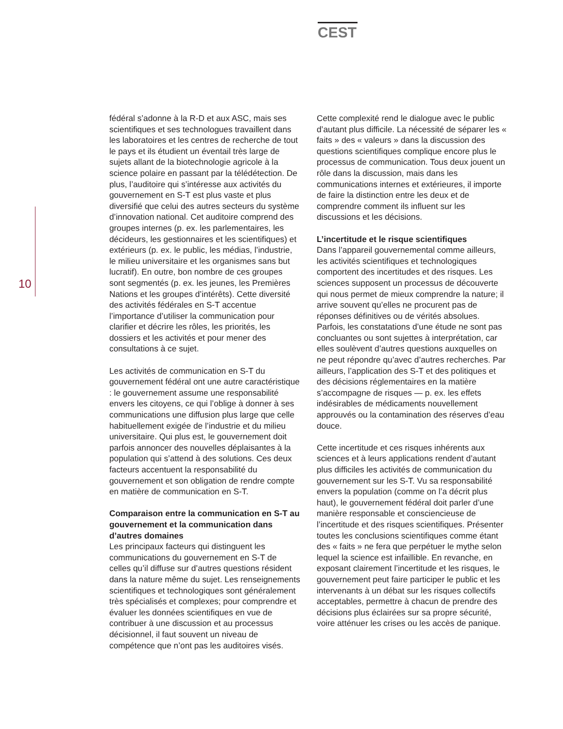CEST
10
fédéral s’adonne à la R-D et aux ASC, mais ses scientifiques et ses technologues travaillent dans les laboratoires et les centres de recherche de tout le pays et ils étudient un éventail très large de sujets allant de la biotechnologie agricole à la science polaire en passant par la télédétection. De plus, l’auditoire qui s’intéresse aux activités du gouvernement en S-T est plus vaste et plus diversifié que celui des autres secteurs du système d’innovation national. Cet auditoire comprend des groupes internes (p. ex. les parlementaires, les décideurs, les gestionnaires et les scientifiques) et extérieurs (p. ex. le public, les médias, l’industrie, le milieu universitaire et les organismes sans but lucratif). En outre, bon nombre de ces groupes sont segmentés (p. ex. les jeunes, les Premières Nations et les groupes d’intérêts). Cette diversité des activités fédérales en S-T accentue l’importance d’utiliser la communication pour clarifier et décrire les rôles, les priorités, les dossiers et les activités et pour mener des consultations à ce sujet.
Les activités de communication en S-T du gouvernement fédéral ont une autre caractéristique : le gouvernement assume une responsabilité envers les citoyens, ce qui l’oblige à donner à ses communications une diffusion plus large que celle habituellement exigée de l’industrie et du milieu universitaire. Qui plus est, le gouvernement doit parfois annoncer des nouvelles déplaisantes à la population qui s’attend à des solutions. Ces deux facteurs accentuent la responsabilité du gouvernement et son obligation de rendre compte en matière de communication en S-T.
Comparaison entre la communication en S-T au gouvernement et la communication dans d’autres domaines
Les principaux facteurs qui distinguent les communications du gouvernement en S-T de celles qu’il diffuse sur d’autres questions résident dans la nature même du sujet. Les renseignements scientifiques et technologiques sont généralement très spécialisés et complexes; pour comprendre et évaluer les données scientifiques en vue de contribuer à une discussion et au processus décisionnel, il faut souvent un niveau de compétence que n’ont pas les auditoires visés.
Cette complexité rend le dialogue avec le public d’autant plus difficile. La nécessité de séparer les « faits » des « valeurs » dans la discussion des questions scientifiques complique encore plus le processus de communication. Tous deux jouent un rôle dans la discussion, mais dans les communications internes et extérieures, il importe de faire la distinction entre les deux et de comprendre comment ils influent sur les discussions et les décisions.
L’incertitude et le risque scientifiques
Dans l’appareil gouvernemental comme ailleurs, les activités scientifiques et technologiques comportent des incertitudes et des risques. Les sciences supposent un processus de découverte qui nous permet de mieux comprendre la nature; il arrive souvent qu’elles ne procurent pas de réponses définitives ou de vérités absolues. Parfois, les constatations d’une étude ne sont pas concluantes ou sont sujettes à interprétation, car elles soulèvent d’autres questions auxquelles on ne peut répondre qu’avec d’autres recherches. Par ailleurs, l’application des S-T et des politiques et des décisions réglementaires en la matière s’accompagne de risques — p. ex. les effets indésirables de médicaments nouvellement approuvés ou la contamination des réserves d’eau douce.
Cette incertitude et ces risques inhérents aux sciences et à leurs applications rendent d’autant plus difficiles les activités de communication du gouvernement sur les S-T. Vu sa responsabilité envers la population (comme on l’a décrit plus haut), le gouvernement fédéral doit parler d’une manière responsable et consciencieuse de l’incertitude et des risques scientifiques. Présenter toutes les conclusions scientifiques comme étant des « faits » ne fera que perpétuer le mythe selon lequel la science est infaillible. En revanche, en exposant clairement l’incertitude et les risques, le gouvernement peut faire participer le public et les intervenants à un débat sur les risques collectifs acceptables, permettre à chacun de prendre des décisions plus éclairées sur sa propre sécurité, voire atténuer les crises ou les accès de panique.